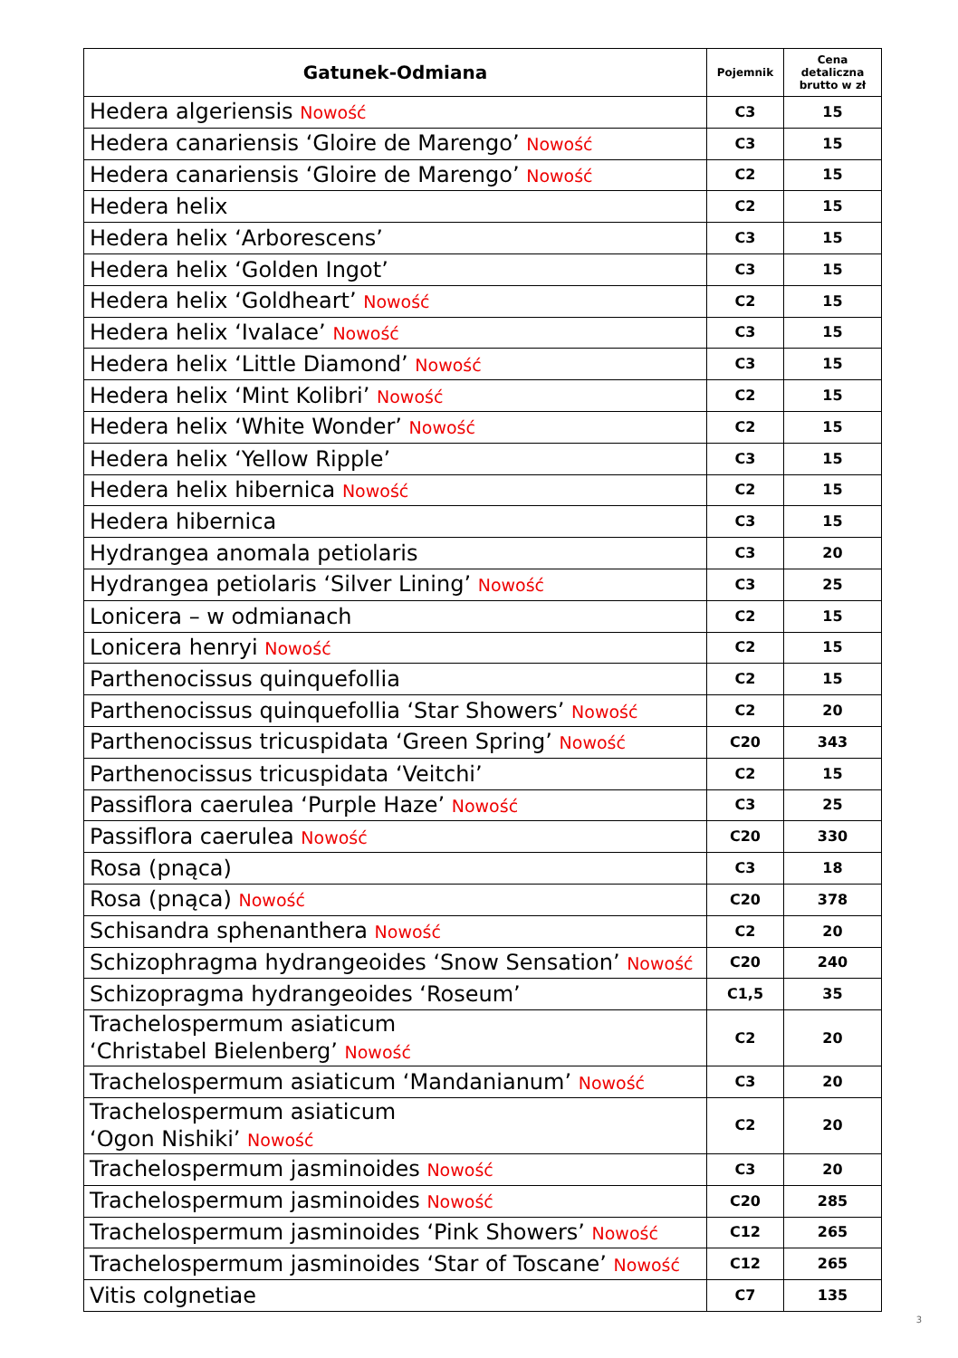| Gatunek-Odmiana | Pojemnik | Cena detaliczna brutto w zł |
| --- | --- | --- |
| Hedera algeriensis Nowość | C3 | 15 |
| Hedera canariensis ‘Gloire de Marengo’ Nowość | C3 | 15 |
| Hedera canariensis ‘Gloire de Marengo’ Nowość | C2 | 15 |
| Hedera helix | C2 | 15 |
| Hedera helix ‘Arborescens’ | C3 | 15 |
| Hedera helix ‘Golden Ingot’ | C3 | 15 |
| Hedera helix ‘Goldheart’ Nowość | C2 | 15 |
| Hedera helix ‘Ivalace’ Nowość | C3 | 15 |
| Hedera helix ‘Little Diamond’ Nowość | C3 | 15 |
| Hedera helix ‘Mint Kolibri’ Nowość | C2 | 15 |
| Hedera helix ‘White Wonder’ Nowość | C2 | 15 |
| Hedera helix ‘Yellow Ripple’ | C3 | 15 |
| Hedera helix hibernica Nowość | C2 | 15 |
| Hedera hibernica | C3 | 15 |
| Hydrangea anomala petiolaris | C3 | 20 |
| Hydrangea petiolaris ‘Silver Lining’ Nowość | C3 | 25 |
| Lonicera – w odmianach | C2 | 15 |
| Lonicera henryi Nowość | C2 | 15 |
| Parthenocissus quinquefollia | C2 | 15 |
| Parthenocissus quinquefollia ‘Star Showers’ Nowość | C2 | 20 |
| Parthenocissus tricuspidata ‘Green Spring’ Nowość | C20 | 343 |
| Parthenocissus tricuspidata ‘Veitchi’ | C2 | 15 |
| Passiflora caerulea ‘Purple Haze’ Nowość | C3 | 25 |
| Passiflora caerulea Nowość | C20 | 330 |
| Rosa (pnąca) | C3 | 18 |
| Rosa (pnąca) Nowość | C20 | 378 |
| Schisandra sphenanthera Nowość | C2 | 20 |
| Schizophragma hydrangeoides ‘Snow Sensation’ Nowość | C20 | 240 |
| Schizopragma hydrangeoides ‘Roseum’ | C1,5 | 35 |
| Trachelospermum asiaticum ‘Christabel Bielenberg’ Nowość | C2 | 20 |
| Trachelospermum asiaticum ‘Mandanianum’ Nowość | C3 | 20 |
| Trachelospermum asiaticum ‘Ogon Nishiki’ Nowość | C2 | 20 |
| Trachelospermum jasminoides Nowość | C3 | 20 |
| Trachelospermum jasminoides Nowość | C20 | 285 |
| Trachelospermum jasminoides ‘Pink Showers’ Nowość | C12 | 265 |
| Trachelospermum jasminoides ‘Star of Toscane’ Nowość | C12 | 265 |
| Vitis colgnetiae | C7 | 135 |
3